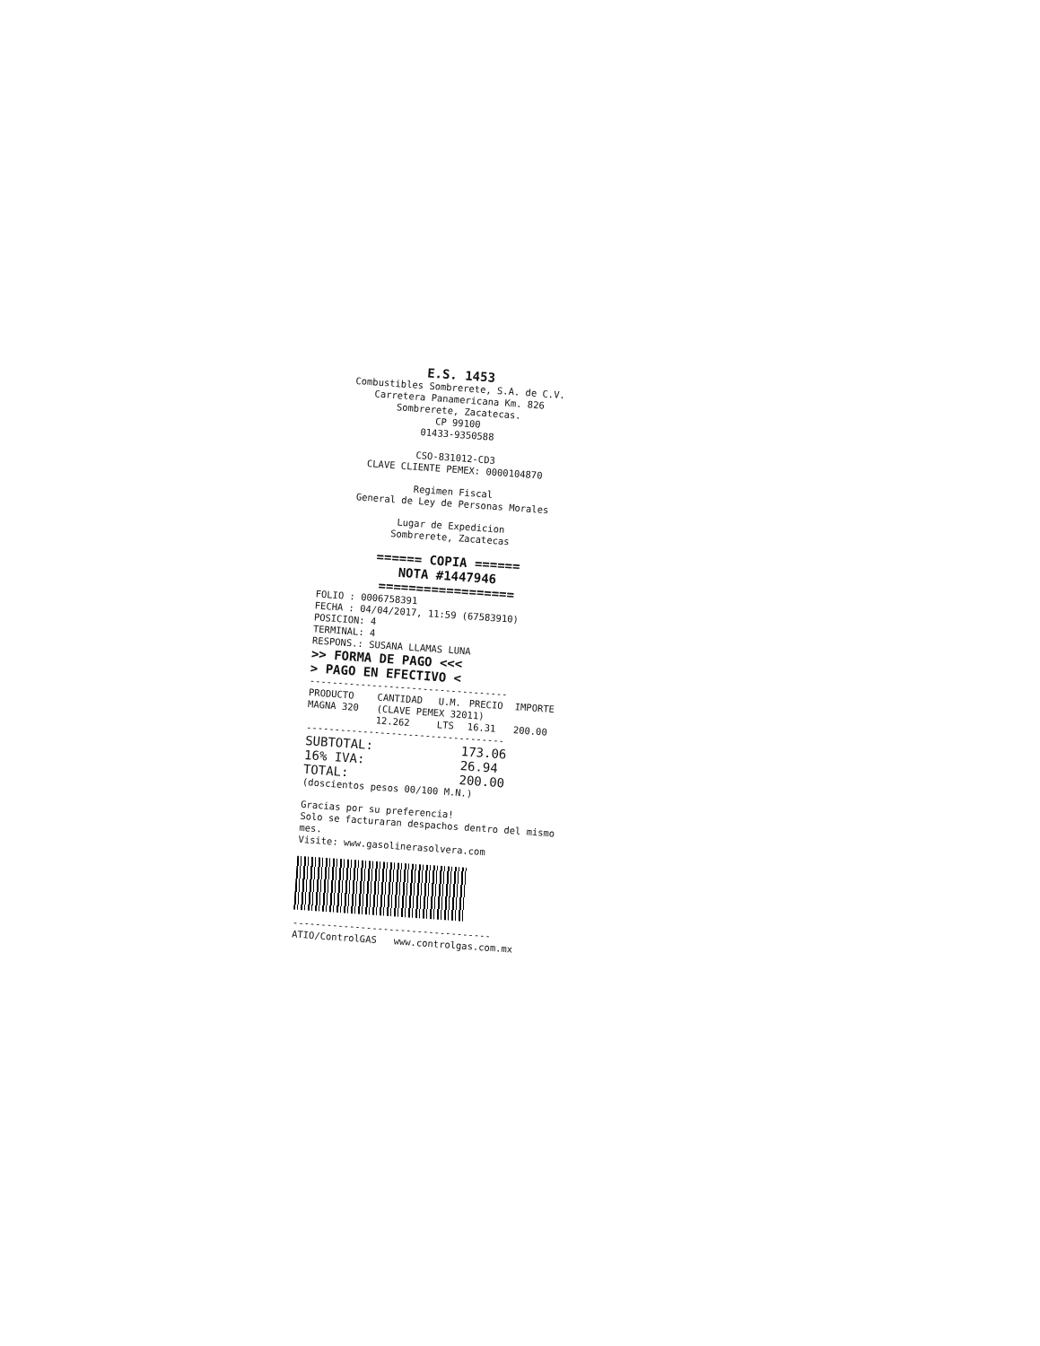E.S. 1453
Combustibles Sombrerete, S.A. de C.V.
Carretera Panamericana Km. 826
Sombrerete, Zacatecas.
CP 99100
01433-9350588
CSO-831012-CD3
CLAVE CLIENTE PEMEX: 0000104870
Regimen Fiscal
General de Ley de Personas Morales
Lugar de Expedicion
Sombrerete, Zacatecas
====== COPIA ======
NOTA #1447946
==================
FOLIO : 0006758391
FECHA : 04/04/2017, 11:59 (67583910)
POSICION: 4
TERMINAL: 4
RESPONS.: SUSANA LLAMAS LUNA
>> FORMA DE PAGO <<<
> PAGO EN EFECTIVO <
-----------------------------------
| PRODUCTO | CANTIDAD | U.M. | PRECIO | IMPORTE |
| --- | --- | --- | --- | --- |
| MAGNA 320 | (CLAVE PEMEX 32011) | | | |
| | 12.262 | LTS | 16.31 | 200.00 |
-----------------------------------
| SUBTOTAL: | 173.06 |
| 16% IVA: | 26.94 |
| TOTAL: | 200.00 |
(doscientos pesos 00/100 M.N.)
Gracias por su preferencia!
Solo se facturaran despachos dentro del mismo mes.
Visite: www.gasolinerasolvera.com
-----------------------------------
ATIO/ControlGAS www.controlgas.com.mx